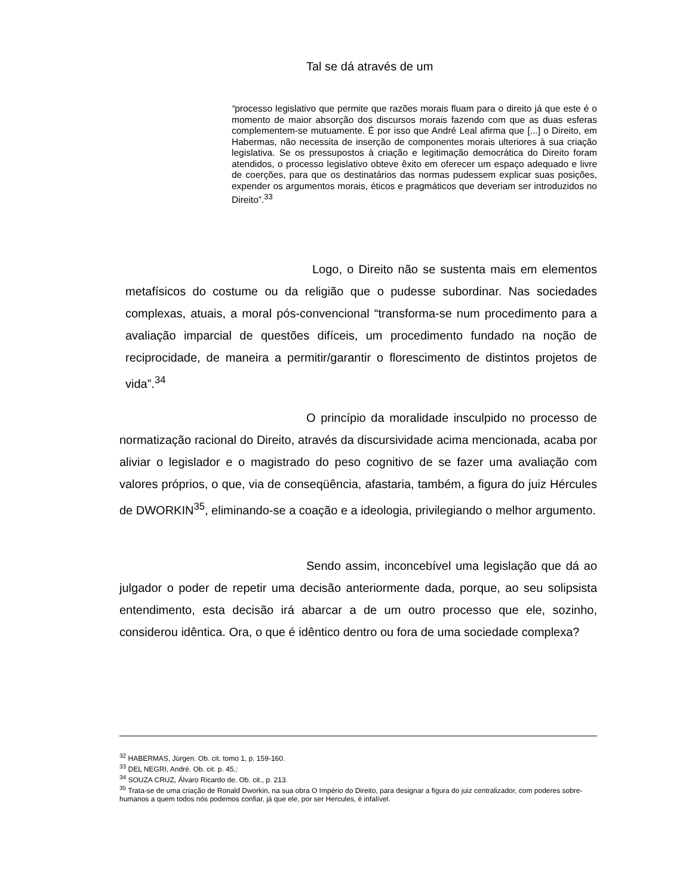Tal se dá através de um
“processo legislativo que permite que razões morais fluam para o direito já que este é o momento de maior absorção dos discursos morais fazendo com que as duas esferas complementem-se mutuamente. É por isso que André Leal afirma que [...] o Direito, em Habermas, não necessita de inserção de componentes morais ulteriores à sua criação legislativa. Se os pressupostos à criação e legitimação democrática do Direito foram atendidos, o processo legislativo obteve êxito em oferecer um espaço adequado e livre de coerções, para que os destinatários das normas pudessem explicar suas posições, expender os argumentos morais, éticos e pragmáticos que deveriam ser introduzidos no Direito”.<sup>33</sup>
Logo, o Direito não se sustenta mais em elementos metafísicos do costume ou da religião que o pudesse subordinar. Nas sociedades complexas, atuais, a moral pós-convencional “transforma-se num procedimento para a avaliação imparcial de questões difíceis, um procedimento fundado na noção de reciprocidade, de maneira a permitir/garantir o florescimento de distintos projetos de vida”.<sup>34</sup>
O princípio da moralidade insculpido no processo de normatização racional do Direito, através da discursividade acima mencionada, acaba por aliviar o legislador e o magistrado do peso cognitivo de se fazer uma avaliação com valores próprios, o que, via de conseqüência, afastaria, também, a figura do juiz Hércules de DWORKIN<sup>35</sup>, eliminando-se a coação e a ideologia, privilegiando o melhor argumento.
Sendo assim, inconcebível uma legislação que dá ao julgador o poder de repetir uma decisão anteriormente dada, porque, ao seu solipsista entendimento, esta decisão irá abarcar a de um outro processo que ele, sozinho, considerou idêntica. Ora, o que é idêntico dentro ou fora de uma sociedade complexa?
<sup>32</sup> HABERMAS, Jürgen. Ob. cit. tomo 1, p. 159-160.
<sup>33</sup> DEL NEGRI, André. Ob. cit. p. 45.;
<sup>34</sup> SOUZA CRUZ, Álvaro Ricardo de. Ob. cit., p. 213.
<sup>35</sup> Trata-se de uma criação de Ronald Dworkin, na sua obra O Império do Direito, para designar a figura do juiz centralizador, com poderes sobre-humanos a quem todos nós podemos confiar, já que ele, por ser Hercules, é infalível.